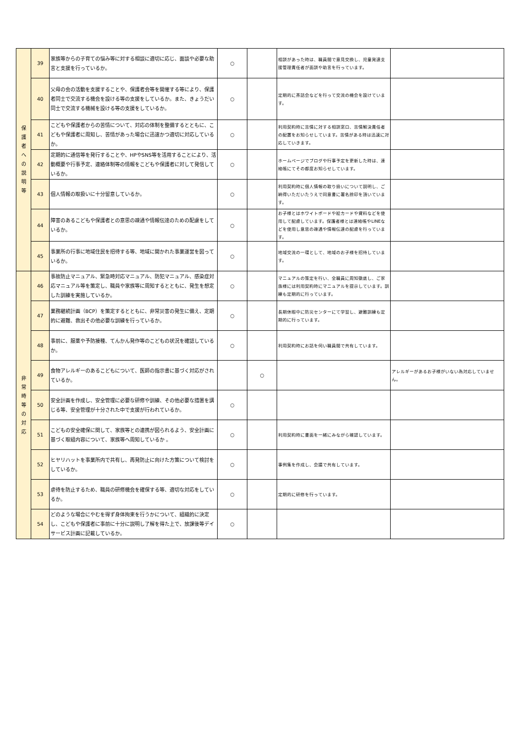| 保 護 者 へ の 説 明 等 | 39 | 家族等からの子育ての悩み等に対する相談に適切に応じ、面談や必要な助言と支援を行っているか。 | ○ | | 相談があった時は、職員間で意見交換し、児童発達支援管理責任者が面談や助言を行っています。 | |
| | 40 | 父母の会の活動を支援することや、保護者会等を開催する等により、保護者同士で交流する機会を設ける等の支援をしているか。また、きょうだい同士で交流する機械を設ける等の支援をしているか。 | ○ | | 定期的に茶話会などを行って交流の機会を設けています。 | |
| | 41 | こどもや保護者からの苦情について、対応の体制を整備するとともに、こどもや保護者に周知し、苦情があった場合に迅速かつ適切に対応しているか。 | ○ | | 利用契約時に苦情に対する相談窓口、苦情解決責任者の配置をお知らせしています。苦情がある時は迅速に対応していきます。 | |
| | 42 | 定期的に通信等を発行することや、HPやSNS等を活用することにより、活動概要や行事予定、連絡体制等の情報をこどもや保護者に対して発信しているか。 | ○ | | ホームページでブログや行事予定を更新した時は、連絡帳にてその都度お知らせしています。 | |
| | 43 | 個人情報の取扱いに十分留意しているか。 | ○ | | 利用契約時に個人情報の取り扱いについて説明し、ご納得いただいたうえで同意書に署名捺印を頂いています。 | |
| | 44 | 障害のあるこどもや保護者との意思の疎通や情報伝達のための配慮をしているか。 | ○ | | お子様とはホワイトボードや絵カードや資料などを使用して配慮しています。保護者様とは連絡帳やLINEなどを使用し意思の疎通や情報伝達の配慮を行っています。 | |
| | 45 | 事業所の行事に地域住民を招待する等、地域に開かれた事業運営を図っているか。 | ○ | | 地域交流の一環として、地域のお子様を招待しています。 | |
| 非 常 時 等 の 対 応 | 46 | 事故防止マニュアル、緊急時対応マニュアル、防犯マニュアル、感染症対応マニュアル等を策定し、職員や家族等に周知するとともに、発生を想定した訓練を実施しているか。 | ○ | | マニュアルの策定を行い、全職員に周知徹底し、ご家族様には利用契約時にマニュアルを提示しています。訓練も定期的に行っています。 | |
| | 47 | 業務継続計画（BCP）を策定するとともに、非常災害の発生に備え、定期的に避難、救出その他必要な訓練を行っているか。 | ○ | | 長期休暇中に防災センターにて学習し、避難訓練も定期的に行っています。 | |
| | 48 | 事前に、服薬や予防接種、てんかん発作等のこどもの状況を確認しているか。 | ○ | | 利用契約時にお話を伺い職員間で共有しています。 | |
| | 49 | 食物アレルギーのあるこどもについて、医師の指示書に基づく対応がされているか。 | | ○ | | アレルギーがあるお子様がいない為対応していません。 |
| | 50 | 安全計画を作成し、安全管理に必要な研修や訓練、その他必要な措置を講じる等、安全管理が十分された中で支援が行われているか。 | ○ | | | |
| | 51 | こどもの安全確保に関して、家族等との連携が図られるよう、安全計画に基づく取組内容について、家族等へ周知しているか 。 | ○ | | 利用契約時に書面を一緒にみながら確認しています。 | |
| | 52 | ヒヤリハットを事業所内で共有し、再発防止に向けた方策について検討をしているか。 | ○ | | 事例集を作成し、会議で共有しています。 | |
| | 53 | 虐待を防止するため、職員の研修機会を確保する等、適切な対応をしているか。 | ○ | | 定期的に研修を行っています。 | |
| | 54 | どのような場合にやむを得ず身体拘束を行うかについて、組織的に決定し、こどもや保護者に事前に十分に説明し了解を得た上で、放課後等デイサービス計画に記載しているか。 | ○ | | | |